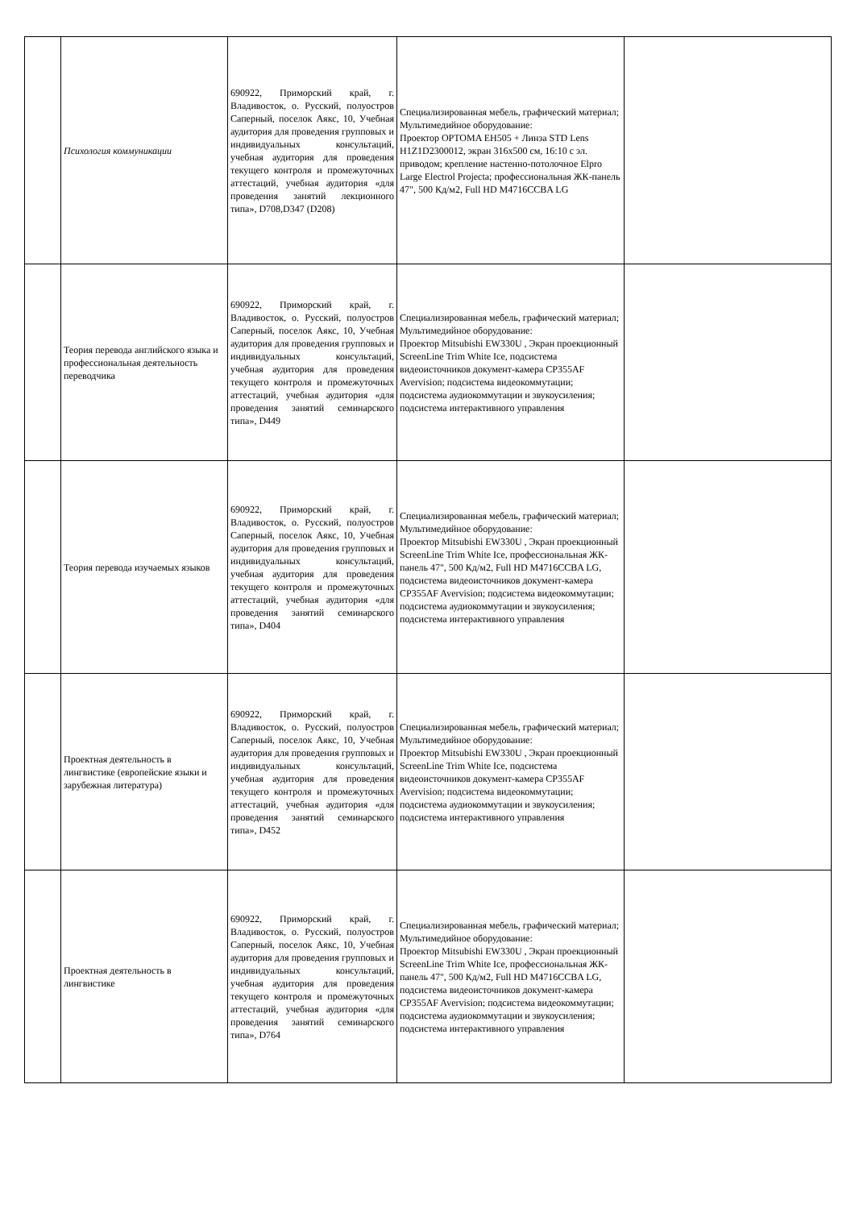| | Психология коммуникации | 690922, Приморский край, г. Владивосток, о. Русский, полуостров Саперный, поселок Аякс, 10, Учебная аудитория для проведения групповых и индивидуальных консультаций, учебная аудитория для проведения текущего контроля и промежуточных аттестаций, учебная аудитория «для проведения занятий лекционного типа», D708,D347 (D208) | Специализированная мебель, графический материал; Мультимедийное оборудование: Проектор OPTOMA EH505 + Линза STD Lens H1Z1D2300012, экран 316x500 см, 16:10 с эл. приводом; крепление настенно-потолочное Elpro Large Electrol Projecta; профессиональная ЖК-панель 47", 500 Кд/м2, Full HD M4716CCBA LG | |
| | Теория перевода английского языка и профессиональная деятельность переводчика | 690922, Приморский край, г. Владивосток, о. Русский, полуостров Саперный, поселок Аякс, 10, Учебная аудитория для проведения групповых и индивидуальных консультаций, учебная аудитория для проведения текущего контроля и промежуточных аттестаций, учебная аудитория «для проведения занятий семинарского типа», D449 | Специализированная мебель, графический материал; Мультимедийное оборудование: Проектор Mitsubishi EW330U , Экран проекционный ScreenLine Trim White Ice, подсистема видеоисточников документ-камера CP355AF Avervision; подсистема видеокоммутации; подсистема аудиокоммутации и звукоусиления; подсистема интерактивного управления | |
| | Теория перевода изучаемых языков | 690922, Приморский край, г. Владивосток, о. Русский, полуостров Саперный, поселок Аякс, 10, Учебная аудитория для проведения групповых и индивидуальных консультаций, учебная аудитория для проведения текущего контроля и промежуточных аттестаций, учебная аудитория «для проведения занятий семинарского типа», D404 | Специализированная мебель, графический материал; Мультимедийное оборудование: Проектор Mitsubishi EW330U , Экран проекционный ScreenLine Trim White Ice, профессиональная ЖК-панель 47", 500 Кд/м2, Full HD M4716CCBA LG, подсистема видеоисточников документ-камера CP355AF Avervision; подсистема видеокоммутации; подсистема аудиокоммутации и звукоусиления; подсистема интерактивного управления | |
| | Проектная деятельность в лингвистике (европейские языки и зарубежная литература) | 690922, Приморский край, г. Владивосток, о. Русский, полуостров Саперный, поселок Аякс, 10, Учебная аудитория для проведения групповых и индивидуальных консультаций, учебная аудитория для проведения текущего контроля и промежуточных аттестаций, учебная аудитория «для проведения занятий семинарского типа», D452 | Специализированная мебель, графический материал; Мультимедийное оборудование: Проектор Mitsubishi EW330U , Экран проекционный ScreenLine Trim White Ice, подсистема видеоисточников документ-камера CP355AF Avervision; подсистема видеокоммутации; подсистема аудиокоммутации и звукоусиления; подсистема интерактивного управления | |
| | Проектная деятельность в лингвистике | 690922, Приморский край, г. Владивосток, о. Русский, полуостров Саперный, поселок Аякс, 10, Учебная аудитория для проведения групповых и индивидуальных консультаций, учебная аудитория для проведения текущего контроля и промежуточных аттестаций, учебная аудитория «для проведения занятий семинарского типа», D764 | Специализированная мебель, графический материал; Мультимедийное оборудование: Проектор Mitsubishi EW330U , Экран проекционный ScreenLine Trim White Ice, профессиональная ЖК-панель 47", 500 Кд/м2, Full HD M4716CCBA LG, подсистема видеоисточников документ-камера CP355AF Avervision; подсистема видеокоммутации; подсистема аудиокоммутации и звукоусиления; подсистема интерактивного управления | |